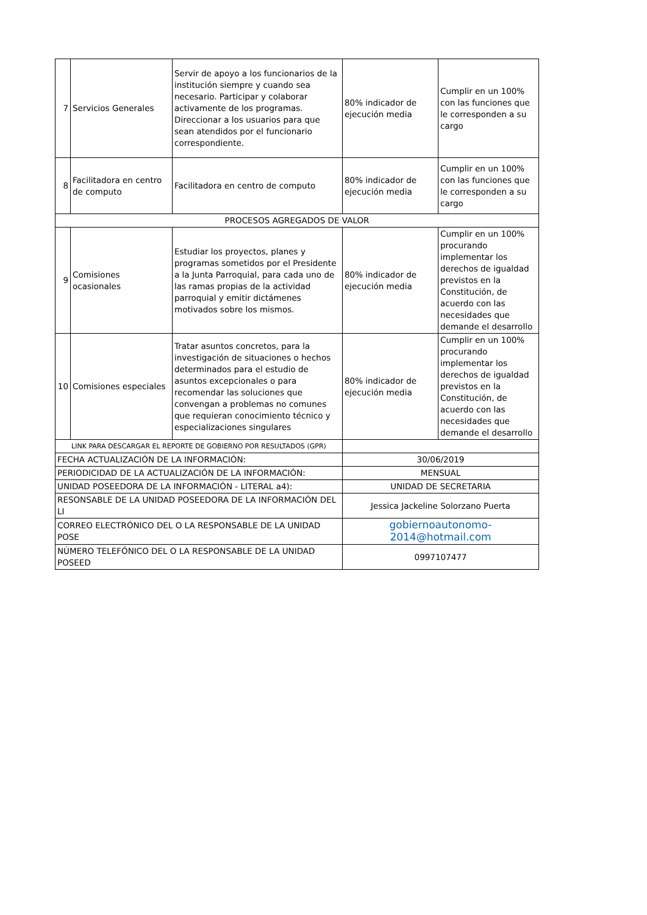| 7 | Servicios Generales | Servir de apoyo a los funcionarios de la institución siempre y cuando sea necesario. Participar y colaborar activamente de los programas. Direccionar a los usuarios para que sean atendidos por el funcionario correspondiente. | 80% indicador de ejecución media | Cumplir en un 100% con las funciones que le corresponden a su cargo |
| 8 | Facilitadora en centro de computo | Facilitadora en centro de computo | 80% indicador de ejecución media | Cumplir en un 100% con las funciones que le corresponden a su cargo |
| PROCESOS AGREGADOS DE VALOR | | | | |
| 9 | Comisiones ocasionales | Estudiar los proyectos, planes y programas sometidos por el Presidente a la Junta Parroquial, para cada uno de las ramas propias de la actividad parroquial y emitir dictámenes motivados sobre los mismos. | 80% indicador de ejecución media | Cumplir en un 100% procurando implementar los derechos de igualdad previstos en la Constitución, de acuerdo con las necesidades que demande el desarrollo |
| 10 | Comisiones especiales | Tratar asuntos concretos, para la investigación de situaciones o hechos determinados para el estudio de asuntos excepcionales o para recomendar las soluciones que convengan a problemas no comunes que requieran conocimiento técnico y especializaciones singulares | 80% indicador de ejecución media | Cumplir en un 100% procurando implementar los derechos de igualdad previstos en la Constitución, de acuerdo con las necesidades que demande el desarrollo |
| LINK PARA DESCARGAR EL REPORTE DE GOBIERNO POR RESULTADOS (GPR) | | | | |
| FECHA ACTUALIZACIÓN DE LA INFORMACIÓN: | | | 30/06/2019 | |
| PERIODICIDAD DE LA ACTUALIZACIÓN DE LA INFORMACIÓN: | | | MENSUAL | |
| UNIDAD POSEEDORA DE LA INFORMACIÓN - LITERAL a4): | | | UNIDAD DE SECRETARIA | |
| RESONSABLE DE LA UNIDAD POSEEDORA DE LA INFORMACIÓN DEL LI | | | Jessica Jackeline Solorzano Puerta | |
| CORREO ELECTRÓNICO DEL O LA RESPONSABLE DE LA UNIDAD POSE | | | gobiernoautonomo-2014@hotmail.com | |
| NÚMERO TELEFÓNICO DEL O LA RESPONSABLE DE LA UNIDAD POSEED | | | 0997107477 | |